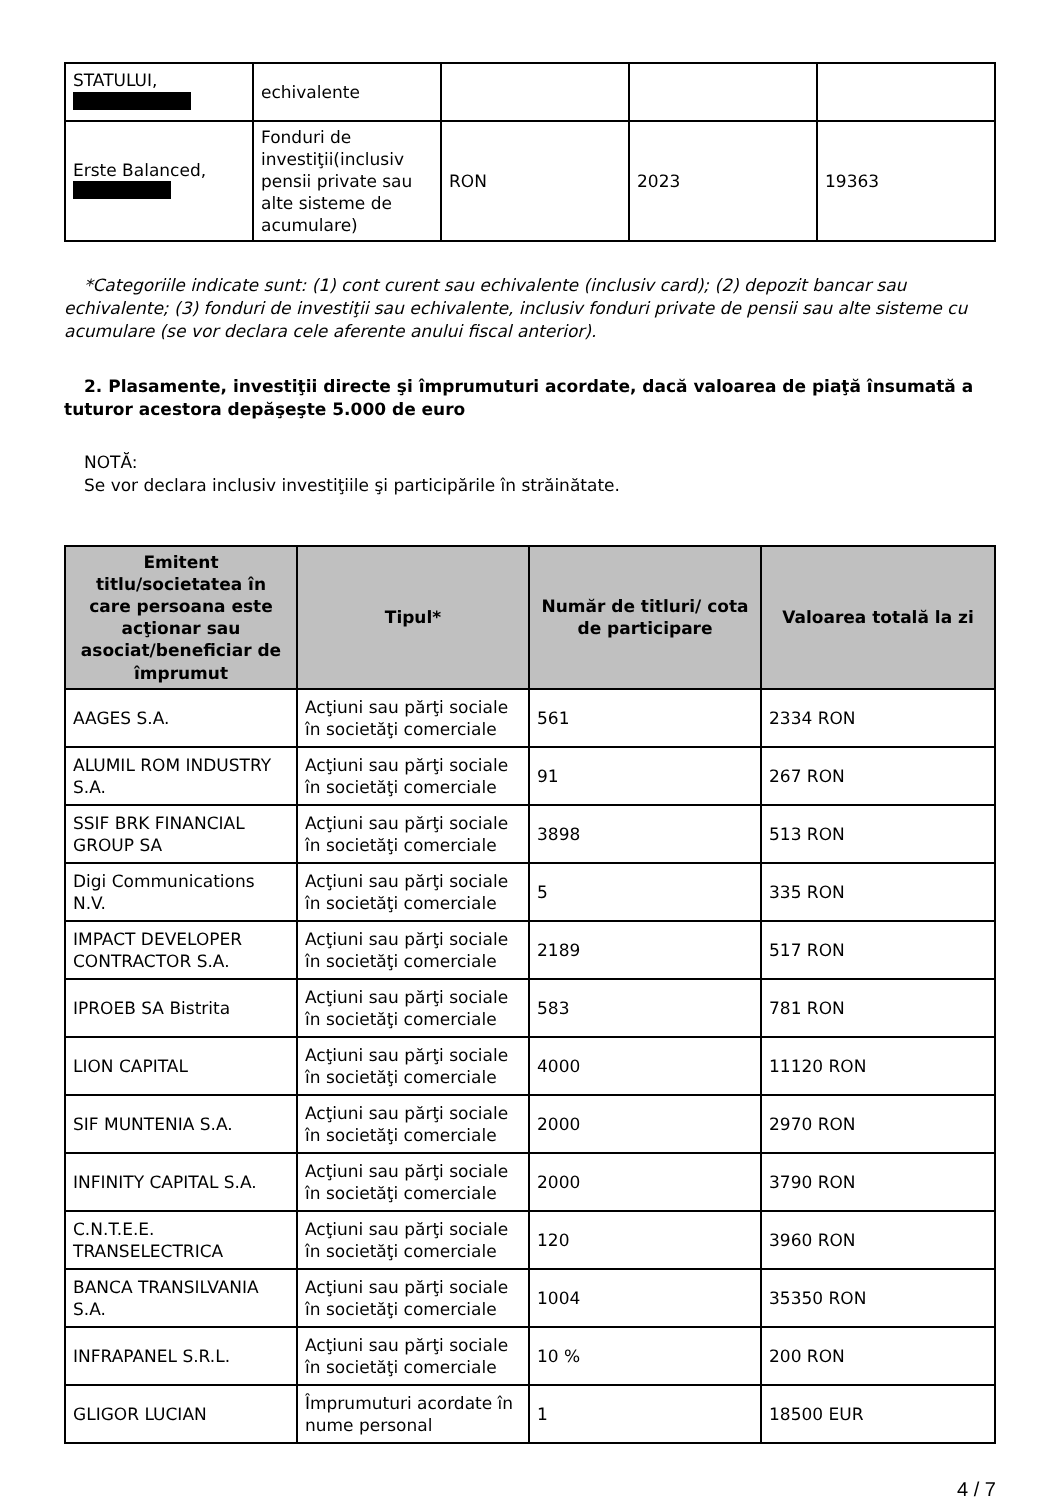| STATULUI, | echivalente | | | |
| Erste Balanced, | Fonduri de investiţii(inclusiv pensii private sau alte sisteme de acumulare) | RON | 2023 | 19363 |
*Categoriile indicate sunt: (1) cont curent sau echivalente (inclusiv card); (2) depozit bancar sau echivalente; (3) fonduri de investiţii sau echivalente, inclusiv fonduri private de pensii sau alte sisteme cu acumulare (se vor declara cele aferente anului fiscal anterior).
2. Plasamente, investiţii directe şi împrumuturi acordate, dacă valoarea de piaţă însumată a tuturor acestora depăşeşte 5.000 de euro
NOTĂ:
Se vor declara inclusiv investiţiile şi participările în străinătate.
| Emitent titlu/societatea în care persoana este acţionar sau asociat/beneficiar de împrumut | Tipul* | Număr de titluri/ cota de participare | Valoarea totală la zi |
| --- | --- | --- | --- |
| AAGES S.A. | Acţiuni sau părţi sociale în societăţi comerciale | 561 | 2334 RON |
| ALUMIL ROM INDUSTRY S.A. | Acţiuni sau părţi sociale în societăţi comerciale | 91 | 267 RON |
| SSIF BRK FINANCIAL GROUP SA | Acţiuni sau părţi sociale în societăţi comerciale | 3898 | 513 RON |
| Digi Communications N.V. | Acţiuni sau părţi sociale în societăţi comerciale | 5 | 335 RON |
| IMPACT DEVELOPER CONTRACTOR S.A. | Acţiuni sau părţi sociale în societăţi comerciale | 2189 | 517 RON |
| IPROEB SA Bistrita | Acţiuni sau părţi sociale în societăţi comerciale | 583 | 781 RON |
| LION CAPITAL | Acţiuni sau părţi sociale în societăţi comerciale | 4000 | 11120 RON |
| SIF MUNTENIA S.A. | Acţiuni sau părţi sociale în societăţi comerciale | 2000 | 2970 RON |
| INFINITY CAPITAL S.A. | Acţiuni sau părţi sociale în societăţi comerciale | 2000 | 3790 RON |
| C.N.T.E.E. TRANSELECTRICA | Acţiuni sau părţi sociale în societăţi comerciale | 120 | 3960 RON |
| BANCA TRANSILVANIA S.A. | Acţiuni sau părţi sociale în societăţi comerciale | 1004 | 35350 RON |
| INFRAPANEL S.R.L. | Acţiuni sau părţi sociale în societăţi comerciale | 10 % | 200 RON |
| GLIGOR LUCIAN | Împrumuturi acordate în nume personal | 1 | 18500 EUR |
4 / 7